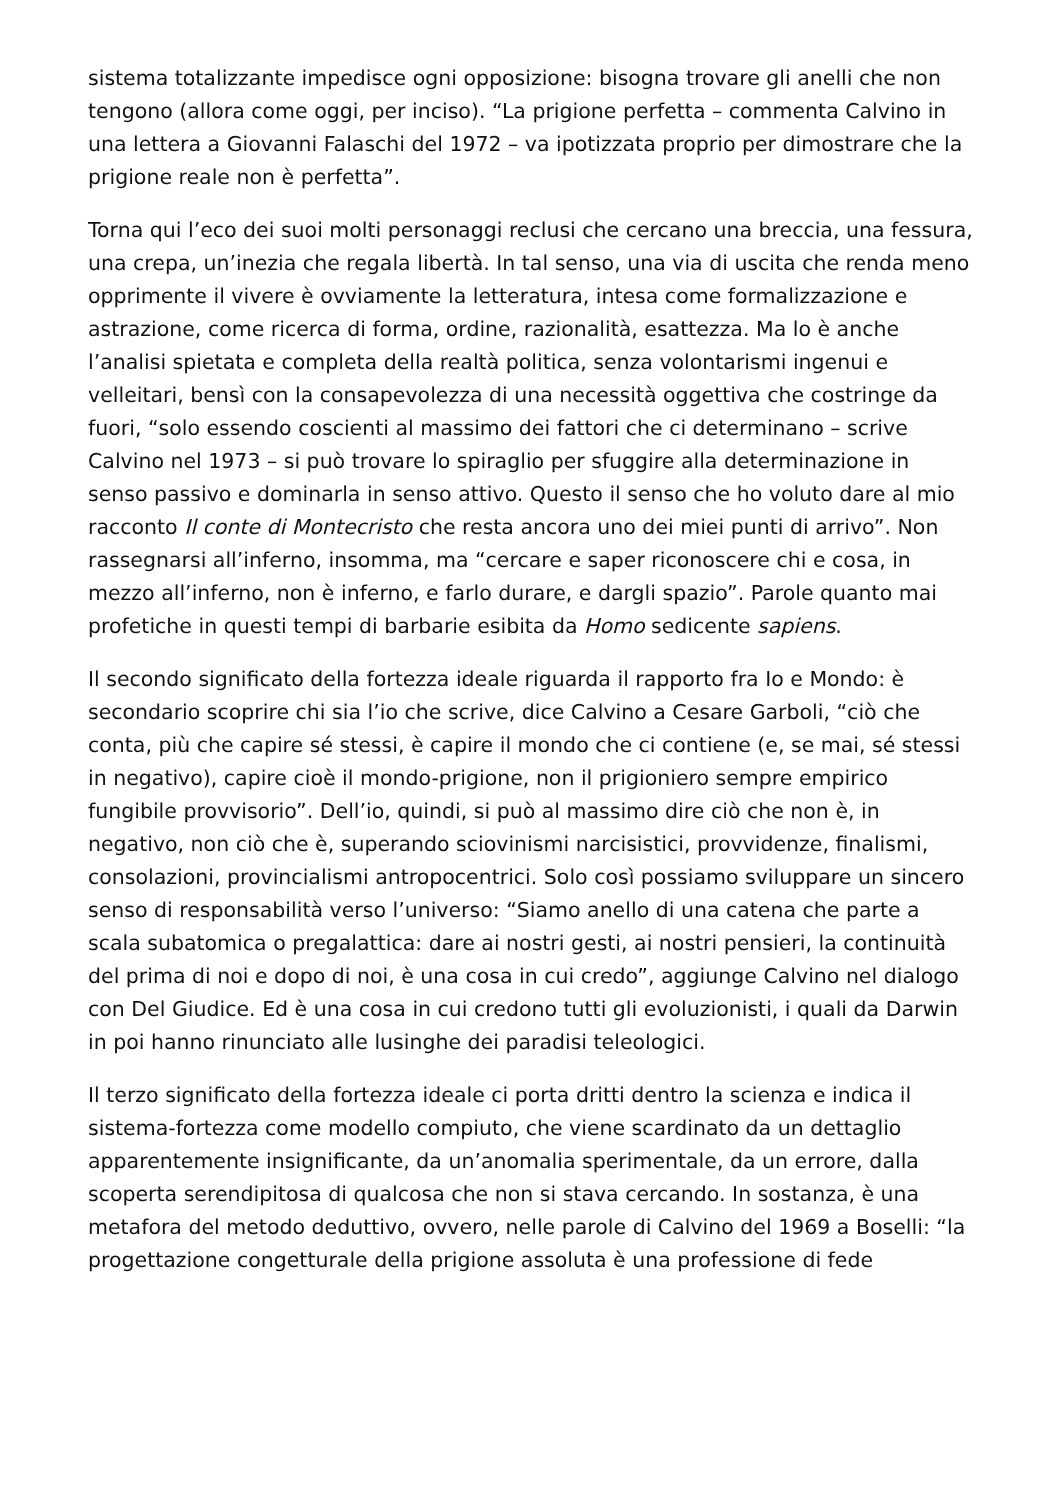sistema totalizzante impedisce ogni opposizione: bisogna trovare gli anelli che non tengono (allora come oggi, per inciso). “La prigione perfetta – commenta Calvino in una lettera a Giovanni Falaschi del 1972 – va ipotizzata proprio per dimostrare che la prigione reale non è perfetta”.
Torna qui l’eco dei suoi molti personaggi reclusi che cercano una breccia, una fessura, una crepa, un’inezia che regala libertà. In tal senso, una via di uscita che renda meno opprimente il vivere è ovviamente la letteratura, intesa come formalizzazione e astrazione, come ricerca di forma, ordine, razionalità, esattezza. Ma lo è anche l’analisi spietata e completa della realtà politica, senza volontarismi ingenui e velleitari, bensì con la consapevolezza di una necessità oggettiva che costringe da fuori, “solo essendo coscienti al massimo dei fattori che ci determinano – scrive Calvino nel 1973 – si può trovare lo spiraglio per sfuggire alla determinazione in senso passivo e dominarla in senso attivo. Questo il senso che ho voluto dare al mio racconto Il conte di Montecristo che resta ancora uno dei miei punti di arrivo”. Non rassegnarsi all’inferno, insomma, ma “cercare e saper riconoscere chi e cosa, in mezzo all’inferno, non è inferno, e farlo durare, e dargli spazio”. Parole quanto mai profetiche in questi tempi di barbarie esibita da Homo sedicente sapiens.
Il secondo significato della fortezza ideale riguarda il rapporto fra Io e Mondo: è secondario scoprire chi sia l’io che scrive, dice Calvino a Cesare Garboli, “ciò che conta, più che capire sé stessi, è capire il mondo che ci contiene (e, se mai, sé stessi in negativo), capire cioè il mondo-prigione, non il prigioniero sempre empirico fungibile provvisorio”. Dell’io, quindi, si può al massimo dire ciò che non è, in negativo, non ciò che è, superando sciovinismi narcisistici, provvidenze, finalismi, consolazioni, provincialismi antropocentrici. Solo così possiamo sviluppare un sincero senso di responsabilità verso l’universo: “Siamo anello di una catena che parte a scala subatomica o pregalattica: dare ai nostri gesti, ai nostri pensieri, la continuità del prima di noi e dopo di noi, è una cosa in cui credo”, aggiunge Calvino nel dialogo con Del Giudice. Ed è una cosa in cui credono tutti gli evoluzionisti, i quali da Darwin in poi hanno rinunciato alle lusinghe dei paradisi teleologici.
Il terzo significato della fortezza ideale ci porta dritti dentro la scienza e indica il sistema-fortezza come modello compiuto, che viene scardinato da un dettaglio apparentemente insignificante, da un’anomalia sperimentale, da un errore, dalla scoperta serendipitosa di qualcosa che non si stava cercando. In sostanza, è una metafora del metodo deduttivo, ovvero, nelle parole di Calvino del 1969 a Boselli: “la progettazione congetturale della prigione assoluta è una professione di fede